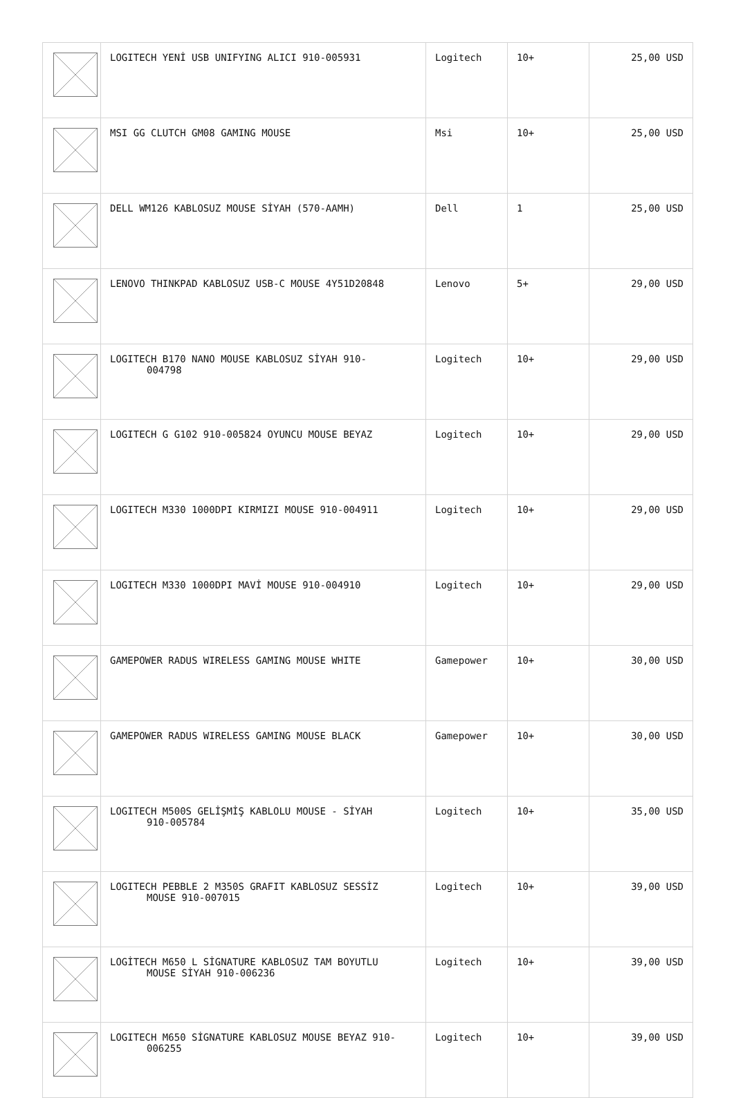| | LOGITECH YENİ USB UNIFYING ALICI 910-005931 | Logitech | 10+ | 25,00 USD |
| | MSI GG CLUTCH GM08 GAMING MOUSE | Msi | 10+ | 25,00 USD |
| | DELL WM126 KABLOSUZ MOUSE SİYAH (570-AAMH) | Dell | 1 | 25,00 USD |
| | LENOVO THINKPAD KABLOSUZ USB-C MOUSE 4Y51D20848 | Lenovo | 5+ | 29,00 USD |
| | LOGITECH B170 NANO MOUSE KABLOSUZ SİYAH 910- 004798 | Logitech | 10+ | 29,00 USD |
| | LOGITECH G G102 910-005824 OYUNCU MOUSE BEYAZ | Logitech | 10+ | 29,00 USD |
| | LOGITECH M330 1000DPI KIRMIZI MOUSE 910-004911 | Logitech | 10+ | 29,00 USD |
| | LOGITECH M330 1000DPI MAVİ MOUSE 910-004910 | Logitech | 10+ | 29,00 USD |
| | GAMEPOWER RADUS WIRELESS GAMING MOUSE WHITE | Gamepower | 10+ | 30,00 USD |
| | GAMEPOWER RADUS WIRELESS GAMING MOUSE BLACK | Gamepower | 10+ | 30,00 USD |
| | LOGITECH M500S GELİŞMİŞ KABLOLU MOUSE - SİYAH 910-005784 | Logitech | 10+ | 35,00 USD |
| | LOGITECH PEBBLE 2 M350S GRAFIT KABLOSUZ SESSİZ MOUSE 910-007015 | Logitech | 10+ | 39,00 USD |
| | LOGİTECH M650 L SİGNATURE KABLOSUZ TAM BOYUTLU MOUSE SİYAH 910-006236 | Logitech | 10+ | 39,00 USD |
| | LOGITECH M650 SİGNATURE KABLOSUZ MOUSE BEYAZ 910- 006255 | Logitech | 10+ | 39,00 USD |